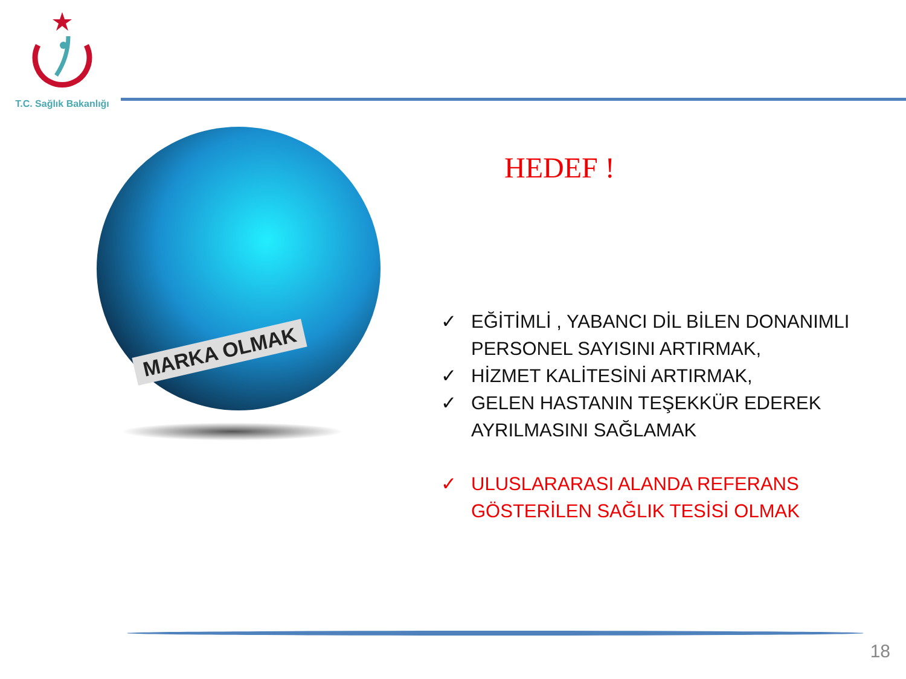T.C. Sağlık Bakanlığı
MARKA OLMAK
HEDEF !
✓ EĞİTİMLİ , YABANCI DİL BİLEN DONANIMLI PERSONEL SAYISINI ARTIRMAK,
✓ HİZMET KALİTESİNİ ARTIRMAK,
✓ GELEN HASTANIN TEŞEKKÜR EDEREK AYRILMASINI SAĞLAMAK
✓ ULUSLARARASI ALANDA REFERANS GÖSTERİLEN SAĞLIK TESİSİ OLMAK
18